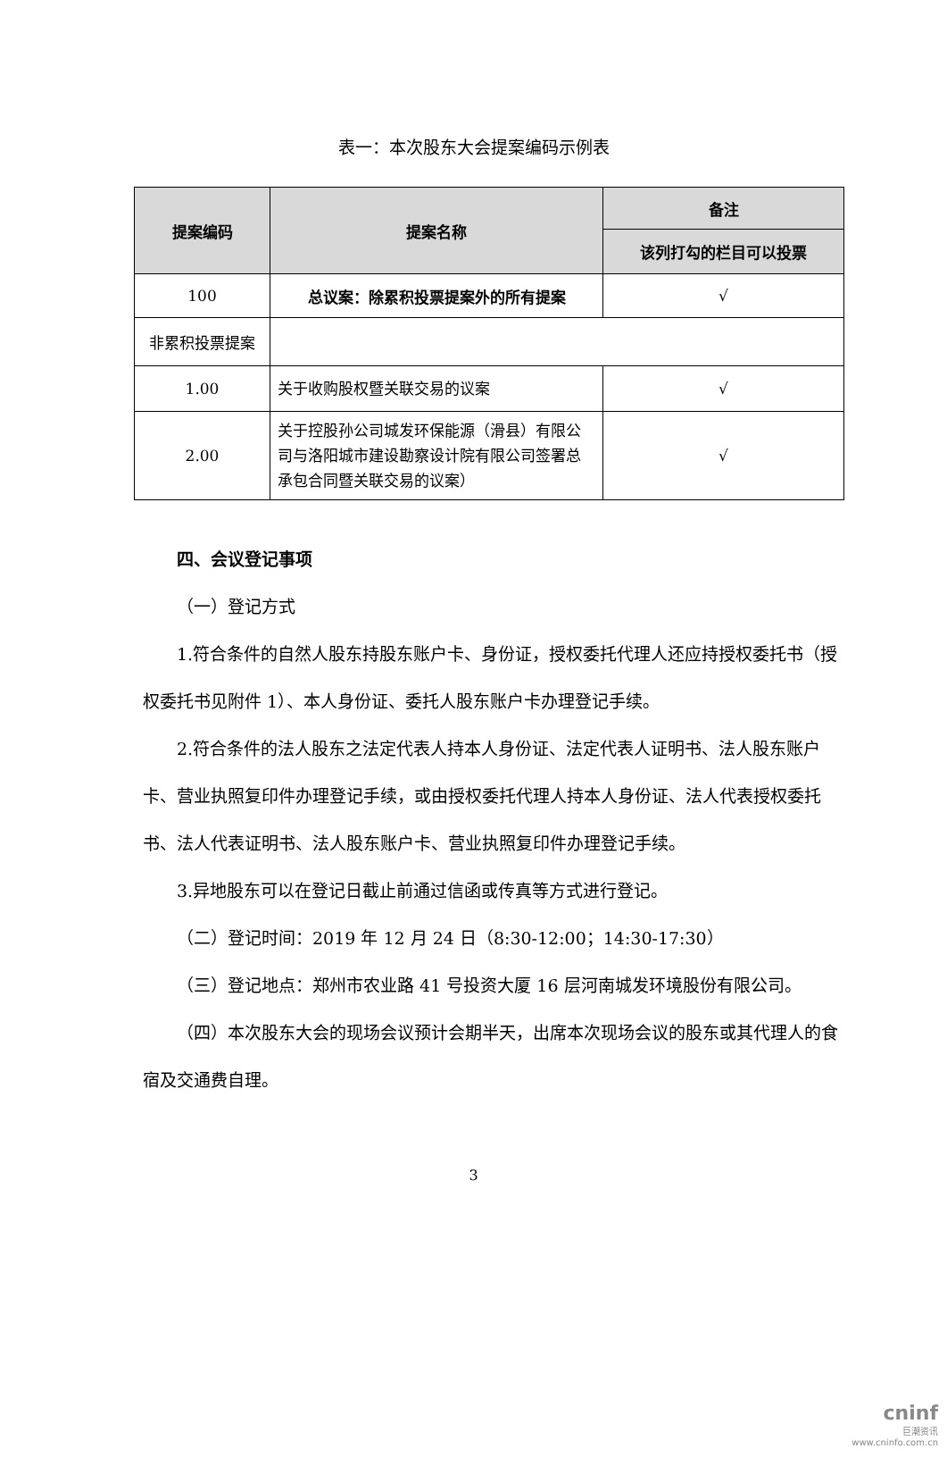表一：本次股东大会提案编码示例表
| 提案编码 | 提案名称 | 备注 |
| --- | --- | --- |
| | | 该列打勾的栏目可以投票 |
| 100 | 总议案：除累积投票提案外的所有提案 | √ |
| 非累积投票提案 | | |
| 1.00 | 关于收购股权暨关联交易的议案 | √ |
| 2.00 | 关于控股孙公司城发环保能源（滑县）有限公司与洛阳城市建设勘察设计院有限公司签署总承包合同暨关联交易的议案） | √ |
四、会议登记事项
（一）登记方式
1.符合条件的自然人股东持股东账户卡、身份证，授权委托代理人还应持授权委托书（授权委托书见附件 1）、本人身份证、委托人股东账户卡办理登记手续。
2.符合条件的法人股东之法定代表人持本人身份证、法定代表人证明书、法人股东账户卡、营业执照复印件办理登记手续，或由授权委托代理人持本人身份证、法人代表授权委托书、法人代表证明书、法人股东账户卡、营业执照复印件办理登记手续。
3.异地股东可以在登记日截止前通过信函或传真等方式进行登记。
（二）登记时间：2019 年 12 月 24 日（8:30-12:00；14:30-17:30）
（三）登记地点：郑州市农业路 41 号投资大厦 16 层河南城发环境股份有限公司。
（四）本次股东大会的现场会议预计会期半天，出席本次现场会议的股东或其代理人的食宿及交通费自理。
3
cninf
巨潮资讯
www.cninfo.com.cn